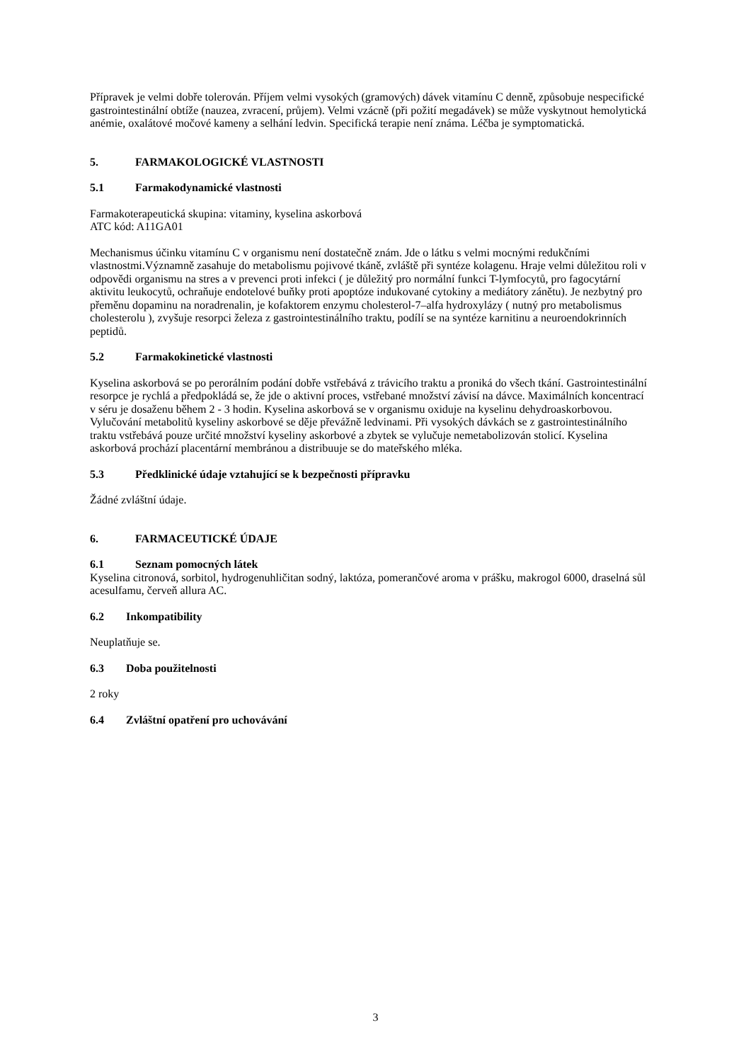Přípravek je velmi dobře tolerován. Příjem velmi vysokých (gramových) dávek vitamínu C denně, způsobuje nespecifické gastrointestinální obtíže (nauzea, zvracení, průjem). Velmi vzácně (při požití megadávek) se může vyskytnout hemolytická anémie, oxalátové močové kameny a selhání ledvin. Specifická terapie není známa. Léčba je symptomatická.
5. FARMAKOLOGICKÉ VLASTNOSTI
5.1 Farmakodynamické vlastnosti
Farmakoterapeutická skupina: vitaminy, kyselina askorbová
ATC kód: A11GA01
Mechanismus účinku vitamínu C v organismu není dostatečně znám. Jde o látku s velmi mocnými redukčními vlastnostmi.Významně zasahuje do metabolismu pojivové tkáně, zvláště při syntéze kolagenu. Hraje velmi důležitou roli v odpovědi organismu na stres a v prevenci proti infekci ( je důležitý pro normální funkci T-lymfocytů, pro fagocytární aktivitu leukocytů, ochraňuje endotelové buňky proti apoptóze indukované cytokiny a mediátory zánětu). Je nezbytný pro přeměnu dopaminu na noradrenalin, je kofaktorem enzymu cholesterol-7–alfa hydroxylázy ( nutný pro metabolismus cholesterolu ), zvyšuje resorpci železa z gastrointestinálního traktu, podílí se na syntéze karnitinu a neuroendokrinních peptidů.
5.2 Farmakokinetické vlastnosti
Kyselina askorbová se po perorálním podání dobře vstřebává z trávicího traktu a proniká do všech tkání. Gastrointestinální resorpce je rychlá a předpokládá se, že jde o aktivní proces, vstřebané množství závisí na dávce. Maximálních koncentrací v séru je dosaženu během 2 - 3 hodin. Kyselina askorbová se v organismu oxiduje na kyselinu dehydroaskorbovou. Vylučování metabolitů kyseliny askorbové se děje převážně ledvinami. Při vysokých dávkách se z gastrointestinálního traktu vstřebává pouze určité množství kyseliny askorbové a zbytek se vylučuje nemetabolizován stolicí. Kyselina askorbová prochází placentární membránou a distribuuje se do mateřského mléka.
5.3 Předklinické údaje vztahující se k bezpečnosti přípravku
Žádné zvláštní údaje.
6. FARMACEUTICKÉ ÚDAJE
6.1 Seznam pomocných látek
Kyselina citronová, sorbitol, hydrogenuhličitan sodný, laktóza, pomerančové aroma v prášku, makrogol 6000, draselná sůl acesulfamu, červeň allura AC.
6.2 Inkompatibility
Neuplatňuje se.
6.3 Doba použitelnosti
2 roky
6.4 Zvláštní opatření pro uchovávání
3